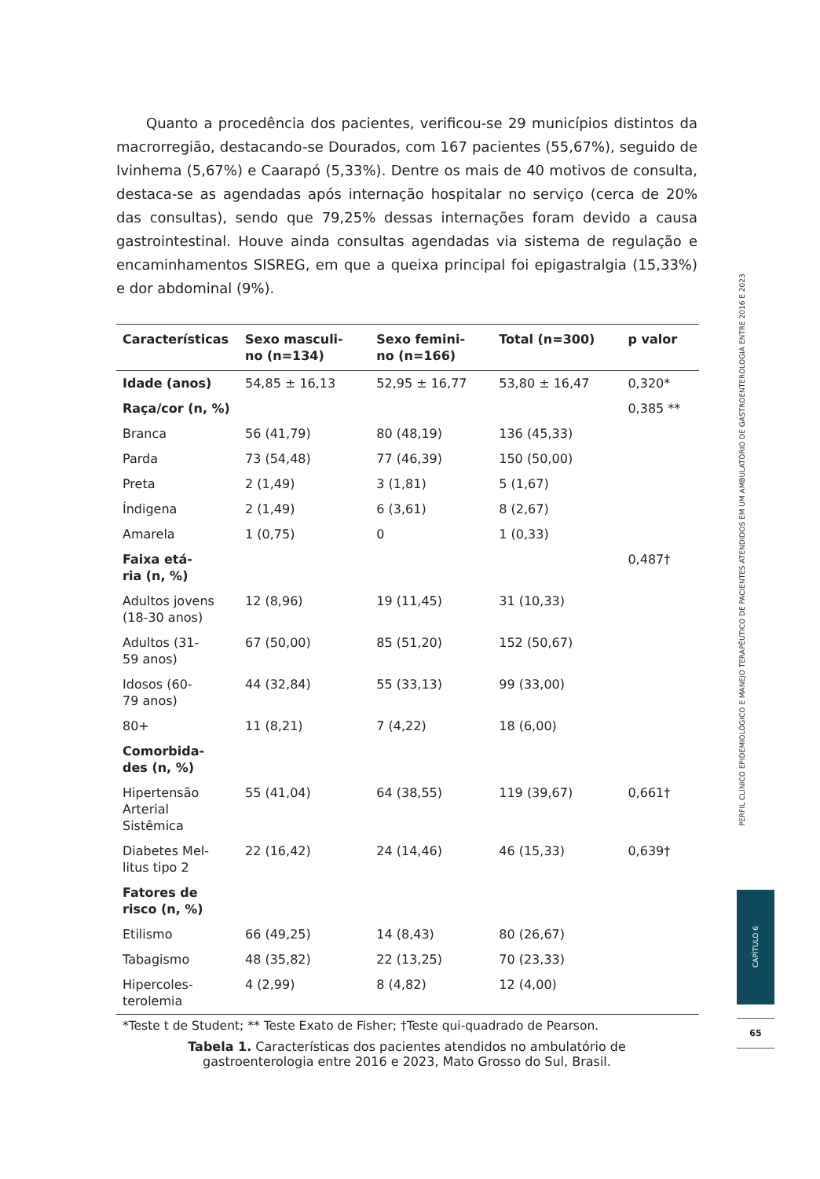Quanto a procedência dos pacientes, verificou-se 29 municípios distintos da macrorregião, destacando-se Dourados, com 167 pacientes (55,67%), seguido de Ivinhema (5,67%) e Caarapó (5,33%). Dentre os mais de 40 motivos de consulta, destaca-se as agendadas após internação hospitalar no serviço (cerca de 20% das consultas), sendo que 79,25% dessas internações foram devido a causa gastrointestinal. Houve ainda consultas agendadas via sistema de regulação e encaminhamentos SISREG, em que a queixa principal foi epigastralgia (15,33%) e dor abdominal (9%).
| Características | Sexo masculi- no (n=134) | Sexo femini- no (n=166) | Total (n=300) | p valor |
| --- | --- | --- | --- | --- |
| Idade (anos) | 54,85 ± 16,13 | 52,95 ± 16,77 | 53,80 ± 16,47 | 0,320* |
| Raça/cor (n, %) | | | | 0,385 ** |
| Branca | 56 (41,79) | 80 (48,19) | 136 (45,33) | |
| Parda | 73 (54,48) | 77 (46,39) | 150 (50,00) | |
| Preta | 2 (1,49) | 3 (1,81) | 5 (1,67) | |
| Índigena | 2 (1,49) | 6 (3,61) | 8 (2,67) | |
| Amarela | 1 (0,75) | 0 | 1 (0,33) | |
| Faixa etá- ria (n, %) | | | | 0,487† |
| Adultos jovens (18-30 anos) | 12 (8,96) | 19 (11,45) | 31 (10,33) | |
| Adultos (31- 59 anos) | 67 (50,00) | 85 (51,20) | 152 (50,67) | |
| Idosos (60- 79 anos) | 44 (32,84) | 55 (33,13) | 99 (33,00) | |
| 80+ | 11 (8,21) | 7 (4,22) | 18 (6,00) | |
| Comorbida- des (n, %) | | | | |
| Hipertensão Arterial Sistêmica | 55 (41,04) | 64 (38,55) | 119 (39,67) | 0,661† |
| Diabetes Mel- litus tipo 2 | 22 (16,42) | 24 (14,46) | 46 (15,33) | 0,639† |
| Fatores de risco (n, %) | | | | |
| Etilismo | 66 (49,25) | 14 (8,43) | 80 (26,67) | |
| Tabagismo | 48 (35,82) | 22 (13,25) | 70 (23,33) | |
| Hipercoles- terolemia | 4 (2,99) | 8 (4,82) | 12 (4,00) | |
*Teste t de Student; ** Teste Exato de Fisher; †Teste qui-quadrado de Pearson.
Tabela 1. Características dos pacientes atendidos no ambulatório de gastroenterologia entre 2016 e 2023, Mato Grosso do Sul, Brasil.
PERFIL CLÍNICO EPIDEMIOLÓGICO E MANEJO TERAPÊUTICO DE PACIENTES ATENDIDOS EM UM AMBULATÓRIO DE GASTROENTEROLOGIA ENTRE 2016 E 2023
CAPÍTULO 6
65